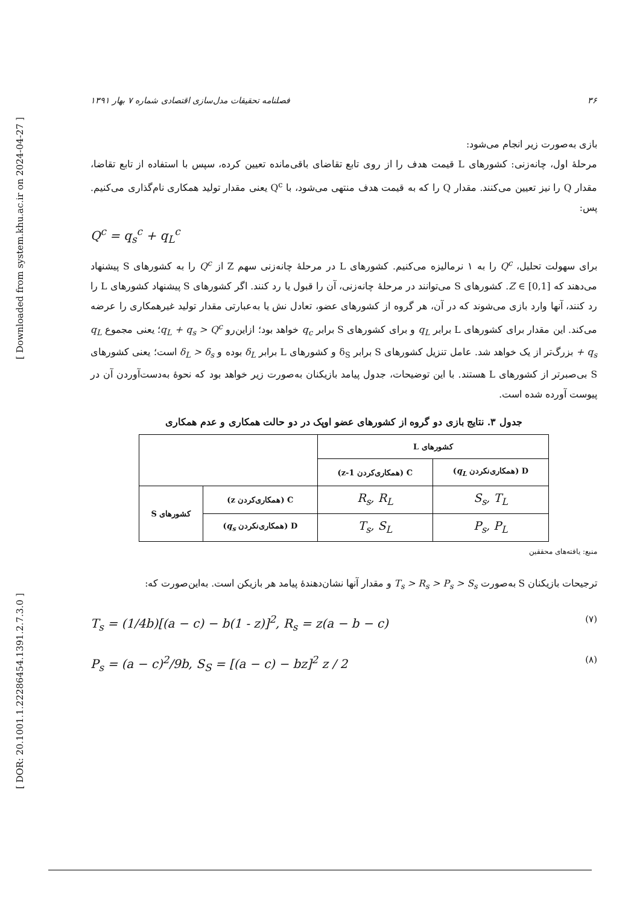[ Downloaded from system.khu.ac.ir on 2024-04-27 ]
[ DOR: 20.1001.1.22286454.1391.2.7.3.0 ]
۳۶ فصلنامه تحقیقات مدل‌سازی اقتصادی شماره ۷ بهار ۱۳۹۱
بازی به‌صورت زیر انجام می‌شود:
مرحلهٔ اول، چانه‌زنی: کشورهای L قیمت هدف را از روی تابع تقاضای باقی‌مانده تعیین کرده، سپس با استفاده از تابع تقاضا، مقدار Q را نیز تعیین می‌کنند. مقدار Q را که به قیمت هدف منتهی می‌شود، با Q<sup>c</sup> یعنی مقدار تولید همکاری نام‌گذاری می‌کنیم. پس:
Q<sup>c</sup> = q<sub>s</sub><sup>c</sup> + q<sub>L</sub><sup>c</sup>
برای سهولت تحلیل، Q<sup>c</sup> را به ۱ نرمالیزه می‌کنیم. کشورهای L در مرحلهٔ چانه‌زنی سهم Z از Q<sup>c</sup> را به کشورهای S پیشنهاد می‌دهند که Z ∈ [0,1]. کشورهای S می‌توانند در مرحلهٔ چانه‌زنی، آن را قبول یا رد کنند. اگر کشورهای S پیشنهاد کشورهای L را رد کنند، آنها وارد بازی می‌شوند که در آن، هر گروه از کشورهای عضو، تعادل نش یا به‌عبارتی مقدار تولید غیرهمکاری را عرضه می‌کند. این مقدار برای کشورهای L برابر q<sub>L</sub> و برای کشورهای S برابر q<sub>c</sub> خواهد بود؛ ازاین‌رو q<sub>L</sub> + q<sub>s</sub> > Q<sup>c</sup>؛ یعنی مجموع q<sub>L</sub> + q<sub>s</sub> بزرگ‌تر از یک خواهد شد. عامل تنزیل کشورهای S برابر δ<sub>S</sub> و کشورهای L برابر δ<sub>L</sub> بوده و δ<sub>L</sub> > δ<sub>s</sub> است؛ یعنی کشورهای S بی‌صبرتر از کشورهای L هستند. با این توضیحات، جدول پیامد بازیکنان به‌صورت زیر خواهد بود که نحوهٔ به‌دست‌آوردن آن در پیوست آورده شده است.
جدول ۳. نتایج بازی دو گروه از کشورهای عضو اوپک در دو حالت همکاری و عدم همکاری
| کشورهای L | | | |
| D (همکاری‌نکردن q<sub>L</sub> ) | C (همکاری‌کردن 1-z) | | |
| S<sub>s</sub>, T<sub>L</sub> | R<sub>s</sub>, R<sub>L</sub> | C (همکاری‌کردن z) | کشورهای S |
| P<sub>s</sub>, P<sub>L</sub> | T<sub>s</sub>, S<sub>L</sub> | D (همکاری‌نکردن q<sub>s</sub> ) | |
منبع: یافته‌های محققین
ترجیحات بازیکنان S به‌صورت T<sub>s</sub> > R<sub>s</sub> > P<sub>s</sub> > S<sub>s</sub> و مقدار آنها نشان‌دهندهٔ پیامد هر بازیکن است. به‌این‌صورت که:
T<sub>s</sub> = (1/4b)[(a − c) − b(1 - z)]<sup>2</sup>, R<sub>s</sub> = z(a − b − c) (۷)
P<sub>s</sub> = (a − c)<sup>2</sup>/9b, S<sub>S</sub> = [(a − c) − bz]<sup>2</sup> z / 2 (۸)